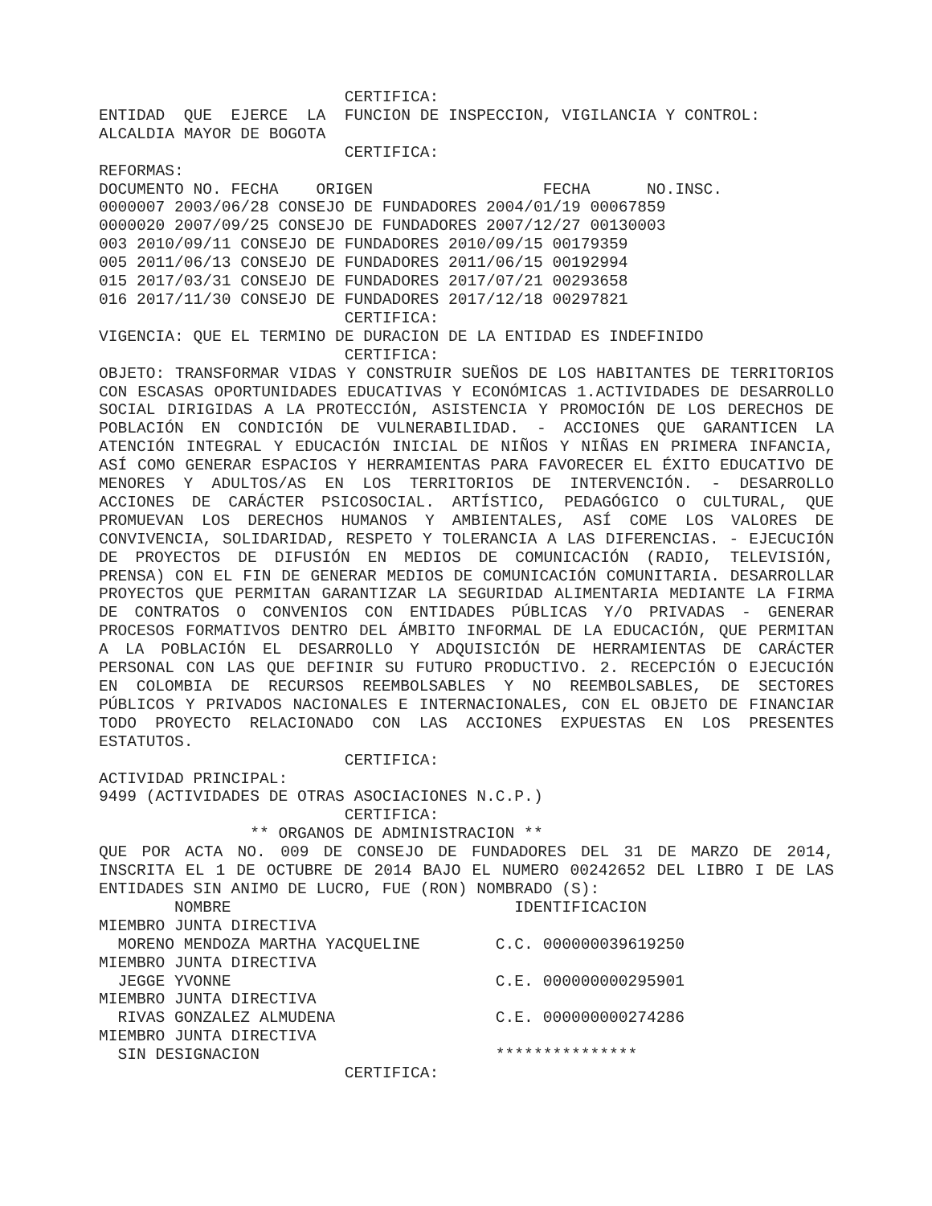CERTIFICA: ENTIDAD QUE EJERCE LA FUNCION DE INSPECCION, VIGILANCIA Y CONTROL: ALCALDIA MAYOR DE BOGOTA CERTIFICA: REFORMAS: DOCUMENTO NO. FECHA ORIGEN FECHA NO.INSC. 0000007 2003/06/28 CONSEJO DE FUNDADORES 2004/01/19 00067859 0000020 2007/09/25 CONSEJO DE FUNDADORES 2007/12/27 00130003 003 2010/09/11 CONSEJO DE FUNDADORES 2010/09/15 00179359 005 2011/06/13 CONSEJO DE FUNDADORES 2011/06/15 00192994 015 2017/03/31 CONSEJO DE FUNDADORES 2017/07/21 00293658 016 2017/11/30 CONSEJO DE FUNDADORES 2017/12/18 00297821 CERTIFICA: VIGENCIA: QUE EL TERMINO DE DURACION DE LA ENTIDAD ES INDEFINIDO CERTIFICA:
OBJETO: TRANSFORMAR VIDAS Y CONSTRUIR SUEÑOS DE LOS HABITANTES DE TERRITORIOS CON ESCASAS OPORTUNIDADES EDUCATIVAS Y ECONÓMICAS 1.ACTIVIDADES DE DESARROLLO SOCIAL DIRIGIDAS A LA PROTECCIÓN, ASISTENCIA Y PROMOCIÓN DE LOS DERECHOS DE POBLACIÓN EN CONDICIÓN DE VULNERABILIDAD. - ACCIONES QUE GARANTICEN LA ATENCIÓN INTEGRAL Y EDUCACIÓN INICIAL DE NIÑOS Y NIÑAS EN PRIMERA INFANCIA, ASÍ COMO GENERAR ESPACIOS Y HERRAMIENTAS PARA FAVORECER EL ÉXITO EDUCATIVO DE MENORES Y ADULTOS/AS EN LOS TERRITORIOS DE INTERVENCIÓN. - DESARROLLO ACCIONES DE CARÁCTER PSICOSOCIAL. ARTÍSTICO, PEDAGÓGICO O CULTURAL, QUE PROMUEVAN LOS DERECHOS HUMANOS Y AMBIENTALES, ASÍ COME LOS VALORES DE CONVIVENCIA, SOLIDARIDAD, RESPETO Y TOLERANCIA A LAS DIFERENCIAS. - EJECUCIÓN DE PROYECTOS DE DIFUSIÓN EN MEDIOS DE COMUNICACIÓN (RADIO, TELEVISIÓN, PRENSA) CON EL FIN DE GENERAR MEDIOS DE COMUNICACIÓN COMUNITARIA. DESARROLLAR PROYECTOS QUE PERMITAN GARANTIZAR LA SEGURIDAD ALIMENTARIA MEDIANTE LA FIRMA DE CONTRATOS O CONVENIOS CON ENTIDADES PÚBLICAS Y/O PRIVADAS - GENERAR PROCESOS FORMATIVOS DENTRO DEL ÁMBITO INFORMAL DE LA EDUCACIÓN, QUE PERMITAN A LA POBLACIÓN EL DESARROLLO Y ADQUISICIÓN DE HERRAMIENTAS DE CARÁCTER PERSONAL CON LAS QUE DEFINIR SU FUTURO PRODUCTIVO. 2. RECEPCIÓN O EJECUCIÓN EN COLOMBIA DE RECURSOS REEMBOLSABLES Y NO REEMBOLSABLES, DE SECTORES PÚBLICOS Y PRIVADOS NACIONALES E INTERNACIONALES, CON EL OBJETO DE FINANCIAR TODO PROYECTO RELACIONADO CON LAS ACCIONES EXPUESTAS EN LOS PRESENTES ESTATUTOS.
CERTIFICA: ACTIVIDAD PRINCIPAL: 9499 (ACTIVIDADES DE OTRAS ASOCIACIONES N.C.P.) CERTIFICA: ** ORGANOS DE ADMINISTRACION **
QUE POR ACTA NO. 009 DE CONSEJO DE FUNDADORES DEL 31 DE MARZO DE 2014, INSCRITA EL 1 DE OCTUBRE DE 2014 BAJO EL NUMERO 00242652 DEL LIBRO I DE LAS ENTIDADES SIN ANIMO DE LUCRO, FUE (RON) NOMBRADO (S):
NOMBRE IDENTIFICACION MIEMBRO JUNTA DIRECTIVA MORENO MENDOZA MARTHA YACQUELINE C.C. 000000039619250 MIEMBRO JUNTA DIRECTIVA JEGGE YVONNE C.E. 000000000295901 MIEMBRO JUNTA DIRECTIVA RIVAS GONZALEZ ALMUDENA C.E. 000000000274286 MIEMBRO JUNTA DIRECTIVA SIN DESIGNACION *************** CERTIFICA: